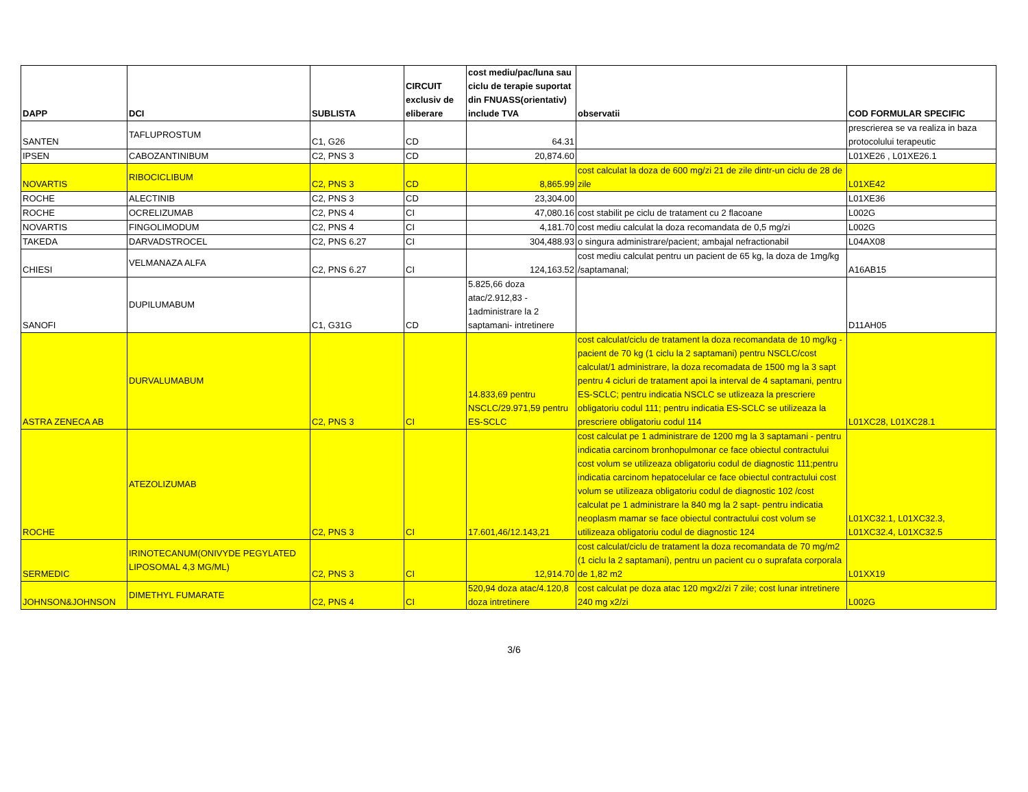| DAPP | DCI | SUBLISTA | CIRCUIT exclusiv de eliberare | cost mediu/pac/luna sau ciclu de terapie suportat din FNUASS(orientativ) include TVA | observatii | COD FORMULAR SPECIFIC |
| --- | --- | --- | --- | --- | --- | --- |
| SANTEN | TAFLUPROSTUM | C1, G26 | CD | 64.31 | | prescrierea se va realiza in baza protocolului terapeutic |
| IPSEN | CABOZANTINIBUM | C2, PNS 3 | CD | 20,874.60 | | L01XE26 , L01XE26.1 |
| NOVARTIS | RIBOCICLIBUM | C2, PNS 3 | CD | 8,865.99 | cost calculat la doza de 600 mg/zi 21 de zile dintr-un ciclu de 28 de zile | L01XE42 |
| ROCHE | ALECTINIB | C2, PNS 3 | CD | 23,304.00 | | L01XE36 |
| ROCHE | OCRELIZUMAB | C2, PNS 4 | CI | 47,080.16 | cost stabilit pe ciclu de tratament cu 2 flacoane | L002G |
| NOVARTIS | FINGOLIMODUM | C2, PNS 4 | CI | 4,181.70 | cost mediu calculat la doza recomandata de 0,5 mg/zi | L002G |
| TAKEDA | DARVADSTROCEL | C2, PNS 6.27 | CI | 304,488.93 | o singura administrare/pacient; ambajal nefractionabil | L04AX08 |
| CHIESI | VELMANAZA ALFA | C2, PNS 6.27 | CI | 124,163.52 | cost mediu calculat pentru un pacient de 65 kg, la doza de 1mg/kg /saptamanal; | A16AB15 |
| SANOFI | DUPILUMABUM | C1, G31G | CD | 5.825,66 doza atac/2.912,83 - 1administrare la 2 saptamani- intretinere | | D11AH05 |
| ASTRA ZENECA AB | DURVALUMABUM | C2, PNS 3 | CI | 14.833,69 pentru NSCLC/29.971,59 pentru ES-SCLC | cost calculat/ciclu de tratament la doza recomandata de 10 mg/kg -pacient de 70 kg (1 ciclu la 2 saptamani) pentru NSCLC/cost calculat/1 administrare, la doza recomadata de 1500 mg la 3 sapt pentru 4 cicluri de tratament apoi la interval de 4 saptamani, pentru ES-SCLC; pentru indicatia NSCLC se utlizeaza la prescriere obligatoriu codul 111; pentru indicatia ES-SCLC se utilizeaza la prescriere obligatoriu codul 114 | L01XC28, L01XC28.1 |
| ROCHE | ATEZOLIZUMAB | C2, PNS 3 | CI | 17.601,46/12.143,21 | cost calculat pe 1 administrare de 1200 mg la 3 saptamani - pentru indicatia carcinom bronhopulmonar ce face obiectul contractului cost volum se utilizeaza obligatoriu codul de diagnostic 111;pentru indicatia carcinom hepatocelular ce face obiectul contractului cost volum se utilizeaza obligatoriu codul de diagnostic 102 /cost calculat pe 1 administrare la 840 mg la 2 sapt- pentru indicatia neoplasm mamar se face obiectul contractului cost volum se utilizeaza obligatoriu codul de diagnostic 124 | L01XC32.1, L01XC32.3, L01XC32.4, L01XC32.5 |
| SERMEDIC | IRINOTECANUM(ONIVYDE PEGYLATED LIPOSOMAL 4,3 MG/ML) | C2, PNS 3 | CI | 12,914.70 | cost calculat/ciclu de tratament la doza recomandata de 70 mg/m2 (1 ciclu la 2 saptamani), pentru un pacient cu o suprafata corporala de 1,82 m2 | L01XX19 |
| JOHNSON&JOHNSON | DIMETHYL FUMARATE | C2, PNS 4 | CI | 520,94 doza atac/4.120,8 doza intretinere | cost calculat pe doza atac 120 mgx2/zi 7 zile; cost lunar intretinere 240 mg x2/zi | L002G |
3/6